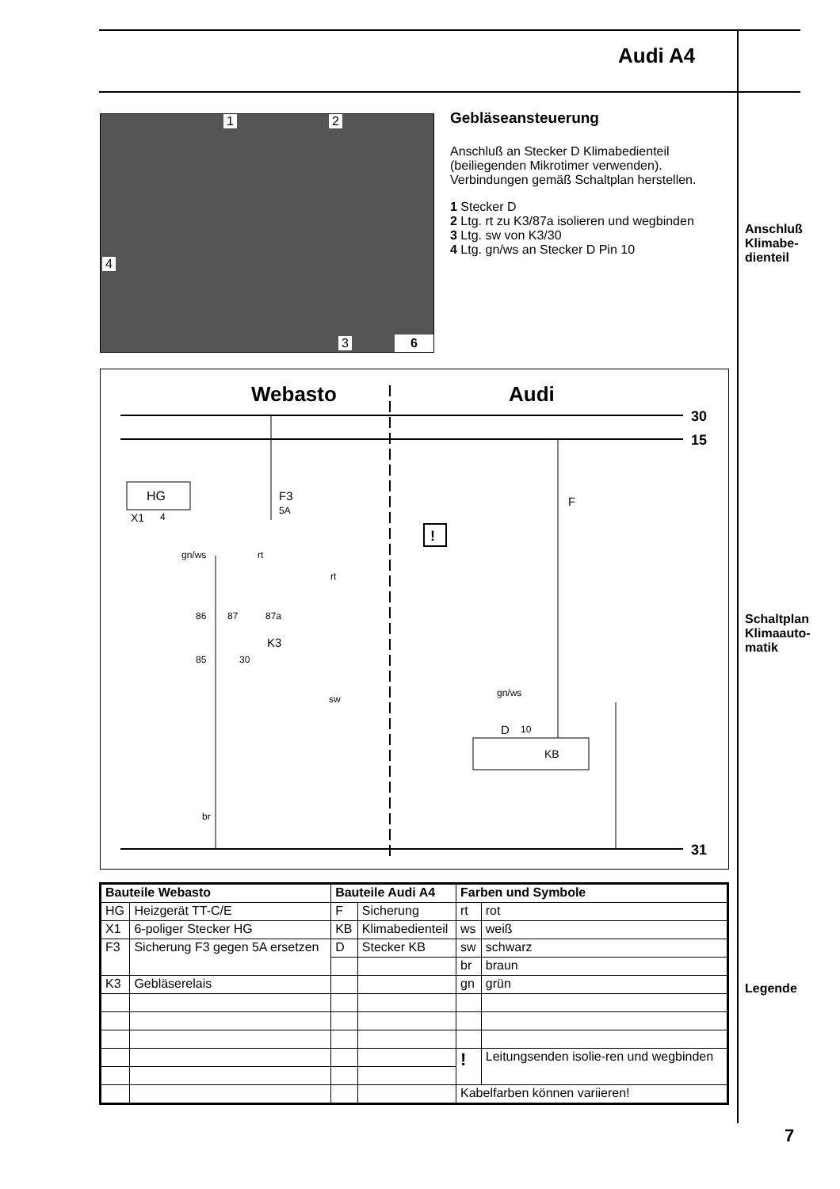Audi A4
1 2
4
3 6
Gebläseansteuerung
Anschluß an Stecker D Klimabedienteil (beiliegenden Mikrotimer verwenden). Verbindungen gemäß Schaltplan herstellen.
1 Stecker D
2 Ltg. rt zu K3/87a isolieren und wegbinden
3 Ltg. sw von K3/30
4 Ltg. gn/ws an Stecker D Pin 10
Anschluß
Klimabe-
dienteil
Schaltplan
Klimaauto-
matik
Legende
Webasto
Audi
30
15
31
HG
X1
4
F3
5A
F
gn/ws
rt
rt
86
87
87a
K3
85
30
sw
gn/ws
D
10
KB
br
!
| Bauteile Webasto | | Bauteile Audi A4 | | Farben und Symbole | |
| --- | --- | --- | --- | --- | --- |
| HG | Heizgerät TT-C/E | F | Sicherung | rt | rot |
| X1 | 6-poliger Stecker HG | KB | Klimabedienteil | ws | weiß |
| F3 | Sicherung F3 gegen 5A ersetzen | D | Stecker KB | sw | schwarz |
| | | | | br | braun |
| K3 | Gebläserelais | | | gn | grün |
| | | | | ! | Leitungsenden isolie-ren und wegbinden |
| | | | | Kabelfarben können variieren! | |
7